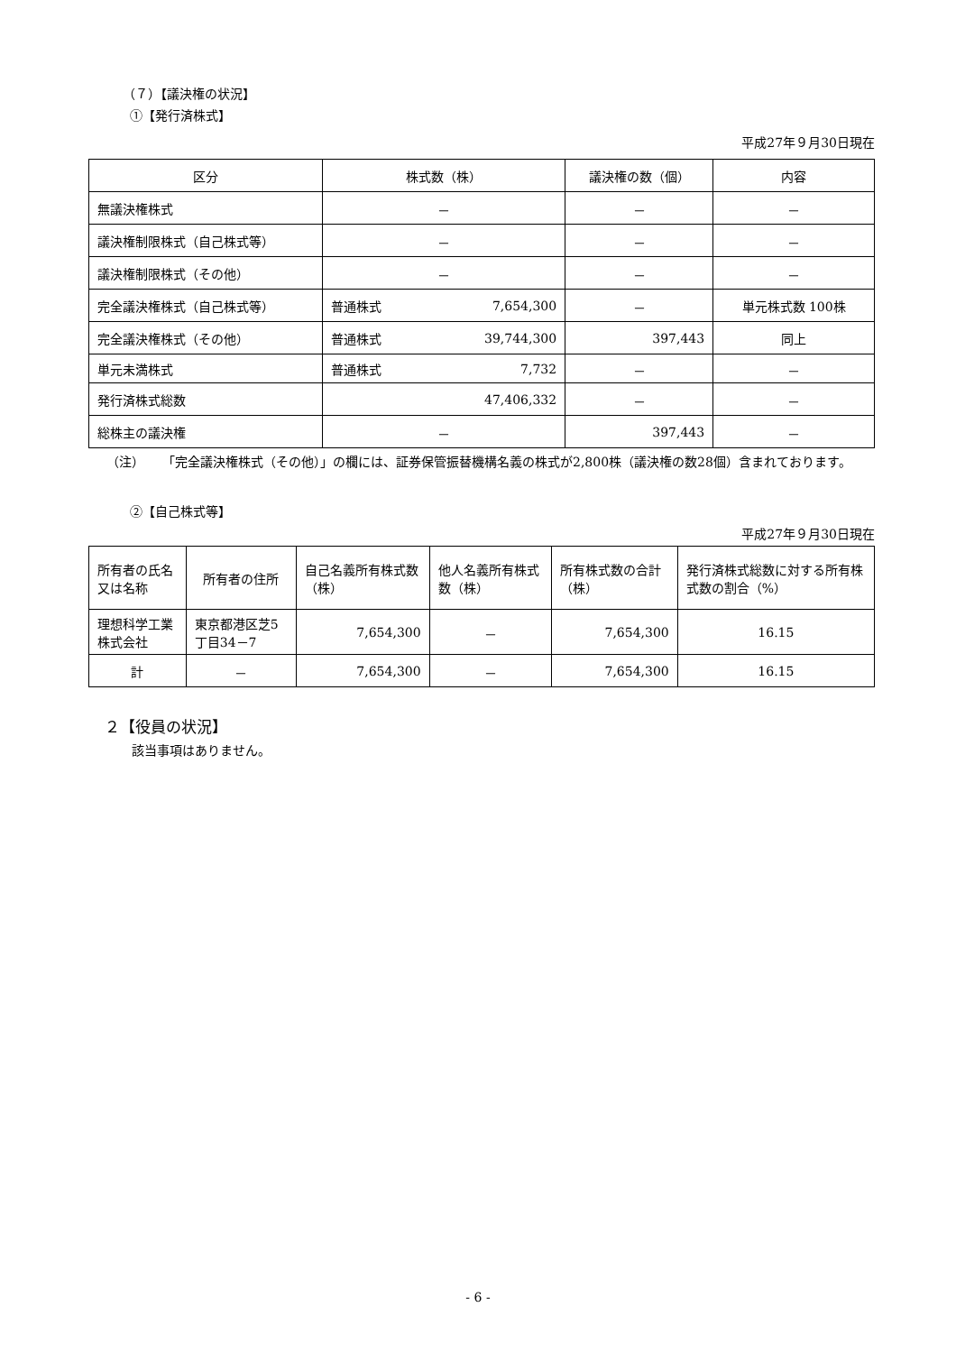（７）【議決権の状況】
①【発行済株式】
平成27年９月30日現在
| 区分 | 株式数（株） | | 議決権の数（個） | 内容 |
| --- | --- | --- | --- | --- |
| 無議決権株式 | － | | － | － |
| 議決権制限株式（自己株式等） | － | | － | － |
| 議決権制限株式（その他） | － | | － | － |
| 完全議決権株式（自己株式等） | 普通株式 | 7,654,300 | － | 単元株式数 100株 |
| 完全議決権株式（その他） | 普通株式 | 39,744,300 | 397,443 | 同上 |
| 単元未満株式 | 普通株式 | 7,732 | － | － |
| 発行済株式総数 | 47,406,332 | | － | － |
| 総株主の議決権 | － | | 397,443 | － |
（注） 「完全議決権株式（その他）」の欄には、証券保管振替機構名義の株式が2,800株（議決権の数28個）含まれております。
②【自己株式等】
平成27年９月30日現在
| 所有者の氏名又は名称 | 所有者の住所 | 自己名義所有株式数（株） | 他人名義所有株式数（株） | 所有株式数の合計（株） | 発行済株式総数に対する所有株式数の割合（%） |
| 理想科学工業株式会社 | 東京都港区芝5丁目34－7 | 7,654,300 | － | 7,654,300 | 16.15 |
| 計 | － | 7,654,300 | － | 7,654,300 | 16.15 |
２【役員の状況】
該当事項はありません。
- 6 -